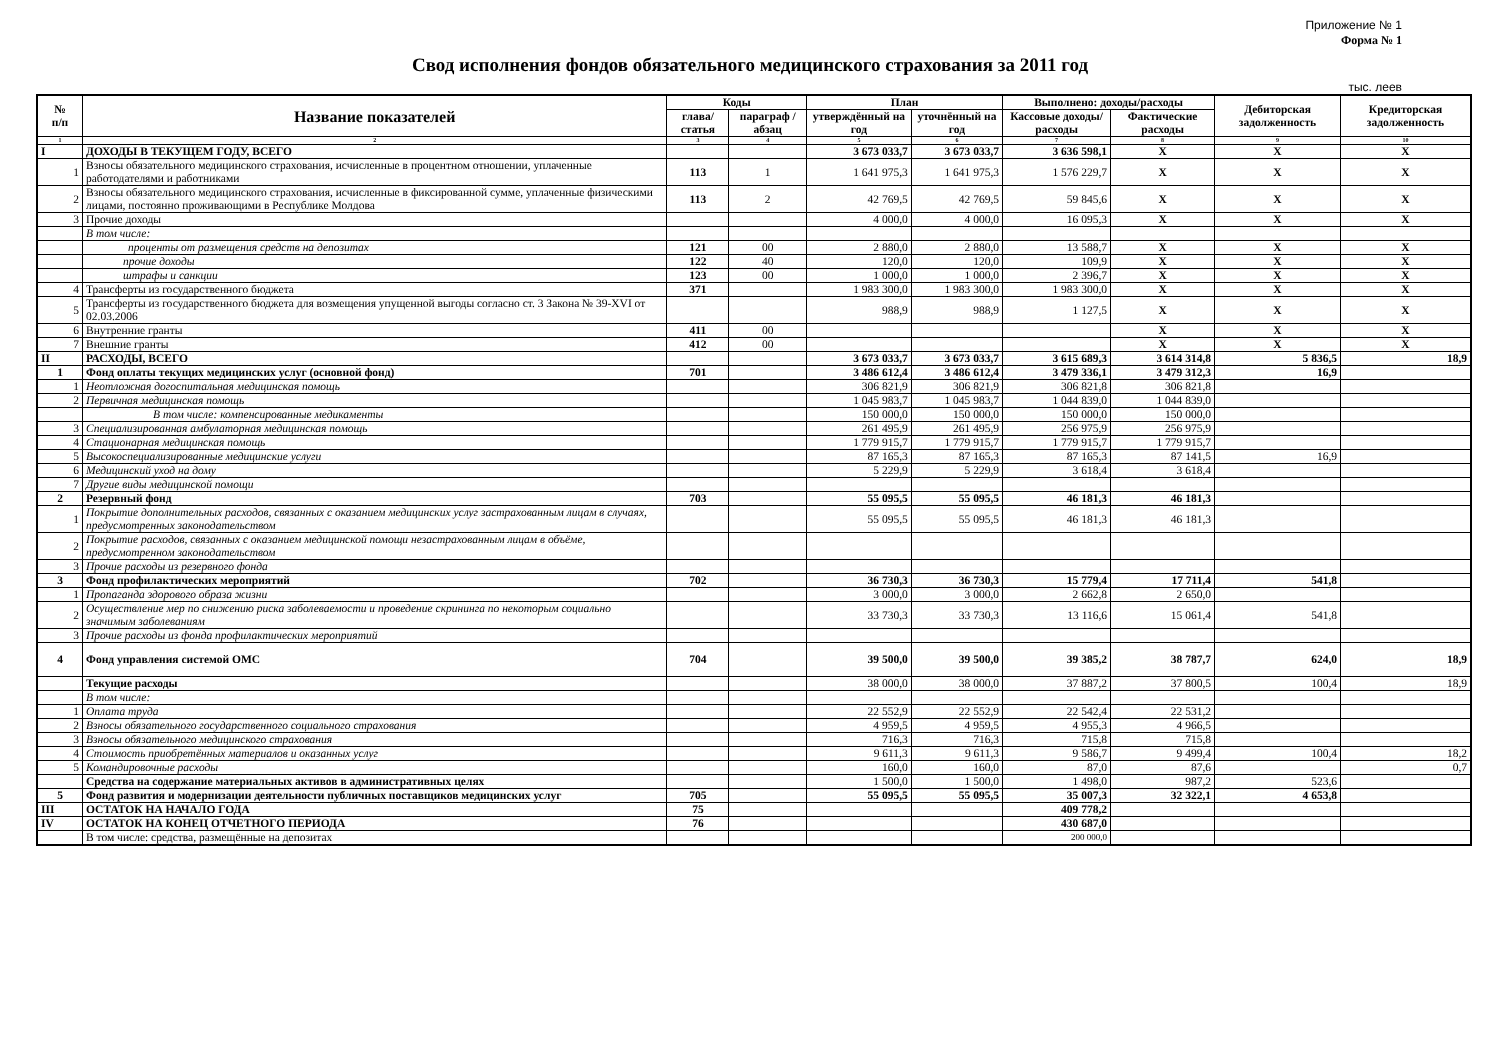Приложение № 1
Форма № 1
Свод исполнения фондов обязательного медицинского страхования за 2011 год
тыс. леев
| № п/п | Название показателей | Коды | | План | | Выполнено: доходы/расходы | | Дебиторская задолженность | Кредиторская задолженность |
| --- | --- | --- | --- | --- | --- | --- | --- | --- | --- |
| | | глава/ статья | параграф /абзац | утверждённый на год | уточнённый на год | Кассовые доходы/расходы | Фактические расходы | | |
| 1 | 2 | 3 | 4 | 5 | 6 | 7 | 8 | 9 | 10 |
| I | ДОХОДЫ В ТЕКУЩЕМ ГОДУ, ВСЕГО | | | 3 673 033,7 | 3 673 033,7 | 3 636 598,1 | X | X | X |
| 1 | Взносы обязательного медицинского страхования, исчисленные в процентном отношении, уплаченные работодателями и работниками | 113 | 1 | 1 641 975,3 | 1 641 975,3 | 1 576 229,7 | X | X | X |
| 2 | Взносы обязательного медицинского страхования, исчисленные в фиксированной сумме, уплаченные физическими лицами, постоянно проживающими в Республике Молдова | 113 | 2 | 42 769,5 | 42 769,5 | 59 845,6 | X | X | X |
| 3 | Прочие доходы | | | 4 000,0 | 4 000,0 | 16 095,3 | X | X | X |
| | В том числе: | | | | | | | | |
| | проценты от размещения средств на депозитах | 121 | 00 | 2 880,0 | 2 880,0 | 13 588,7 | X | X | X |
| | прочие доходы | 122 | 40 | 120,0 | 120,0 | 109,9 | X | X | X |
| | штрафы и санкции | 123 | 00 | 1 000,0 | 1 000,0 | 2 396,7 | X | X | X |
| 4 | Трансферты из государственного бюджета | 371 | | 1 983 300,0 | 1 983 300,0 | 1 983 300,0 | X | X | X |
| 5 | Трансферты из государственного бюджета для возмещения упущенной выгоды согласно ст. 3 Закона № 39-XVI от 02.03.2006 | | | 988,9 | 988,9 | 1 127,5 | X | X | X |
| 6 | Внутренние гранты | 411 | 00 | | | | X | X | X |
| 7 | Внешние гранты | 412 | 00 | | | | X | X | X |
| II | РАСХОДЫ, ВСЕГО | | | 3 673 033,7 | 3 673 033,7 | 3 615 689,3 | 3 614 314,8 | 5 836,5 | 18,9 |
| 1 | Фонд оплаты текущих медицинских услуг (основной фонд) | 701 | | 3 486 612,4 | 3 486 612,4 | 3 479 336,1 | 3 479 312,3 | 16,9 | |
| 1 | Неотложная догоспитальная медицинская помощь | | | 306 821,9 | 306 821,9 | 306 821,8 | 306 821,8 | | |
| 2 | Первичная медицинская помощь | | | 1 045 983,7 | 1 045 983,7 | 1 044 839,0 | 1 044 839,0 | | |
| | В том числе: компенсированные медикаменты | | | 150 000,0 | 150 000,0 | 150 000,0 | 150 000,0 | | |
| 3 | Специализированная амбулаторная медицинская помощь | | | 261 495,9 | 261 495,9 | 256 975,9 | 256 975,9 | | |
| 4 | Стационарная медицинская помощь | | | 1 779 915,7 | 1 779 915,7 | 1 779 915,7 | 1 779 915,7 | | |
| 5 | Высокоспециализированные медицинские услуги | | | 87 165,3 | 87 165,3 | 87 165,3 | 87 141,5 | 16,9 | |
| 6 | Медицинский уход на дому | | | 5 229,9 | 5 229,9 | 3 618,4 | 3 618,4 | | |
| 7 | Другие виды медицинской помощи | | | | | | | | |
| 2 | Резервный фонд | 703 | | 55 095,5 | 55 095,5 | 46 181,3 | 46 181,3 | | |
| 1 | Покрытие дополнительных расходов, связанных с оказанием медицинских услуг застрахованным лицам в случаях, предусмотренных законодательством | | | 55 095,5 | 55 095,5 | 46 181,3 | 46 181,3 | | |
| 2 | Покрытие расходов, связанных с оказанием медицинской помощи незастрахованным лицам в объёме, предусмотренном законодательством | | | | | | | | |
| 3 | Прочие расходы из резервного фонда | | | | | | | | |
| 3 | Фонд профилактических мероприятий | 702 | | 36 730,3 | 36 730,3 | 15 779,4 | 17 711,4 | 541,8 | |
| 1 | Пропаганда здорового образа жизни | | | 3 000,0 | 3 000,0 | 2 662,8 | 2 650,0 | | |
| 2 | Осуществление мер по снижению риска заболеваемости и проведение скрининга по некоторым социально значимым заболеваниям | | | 33 730,3 | 33 730,3 | 13 116,6 | 15 061,4 | 541,8 | |
| 3 | Прочие расходы из фонда профилактических мероприятий | | | | | | | | |
| 4 | Фонд управления системой ОМС | 704 | | 39 500,0 | 39 500,0 | 39 385,2 | 38 787,7 | 624,0 | 18,9 |
| | Текущие расходы | | | 38 000,0 | 38 000,0 | 37 887,2 | 37 800,5 | 100,4 | 18,9 |
| | В том числе: | | | | | | | | |
| 1 | Оплата труда | | | 22 552,9 | 22 552,9 | 22 542,4 | 22 531,2 | | |
| 2 | Взносы обязательного государственного социального страхования | | | 4 959,5 | 4 959,5 | 4 955,3 | 4 966,5 | | |
| 3 | Взносы обязательного медицинского страхования | | | 716,3 | 716,3 | 715,8 | 715,8 | | |
| 4 | Стоимость приобретённых материалов и оказанных услуг | | | 9 611,3 | 9 611,3 | 9 586,7 | 9 499,4 | 100,4 | 18,2 |
| 5 | Командировочные расходы | | | 160,0 | 160,0 | 87,0 | 87,6 | | 0,7 |
| | Средства на содержание материальных активов в административных целях | | | 1 500,0 | 1 500,0 | 1 498,0 | 987,2 | 523,6 | |
| 5 | Фонд развития и модернизации деятельности публичных поставщиков медицинских услуг | 705 | | 55 095,5 | 55 095,5 | 35 007,3 | 32 322,1 | 4 653,8 | |
| III | ОСТАТОК НА НАЧАЛО ГОДА | 75 | | | | 409 778,2 | | | |
| IV | ОСТАТОК НА КОНЕЦ ОТЧЕТНОГО ПЕРИОДА | 76 | | | | 430 687,0 | | | |
| | В том числе: средства, размещённые на депозитах | | | | | 200 000,0 | | | |